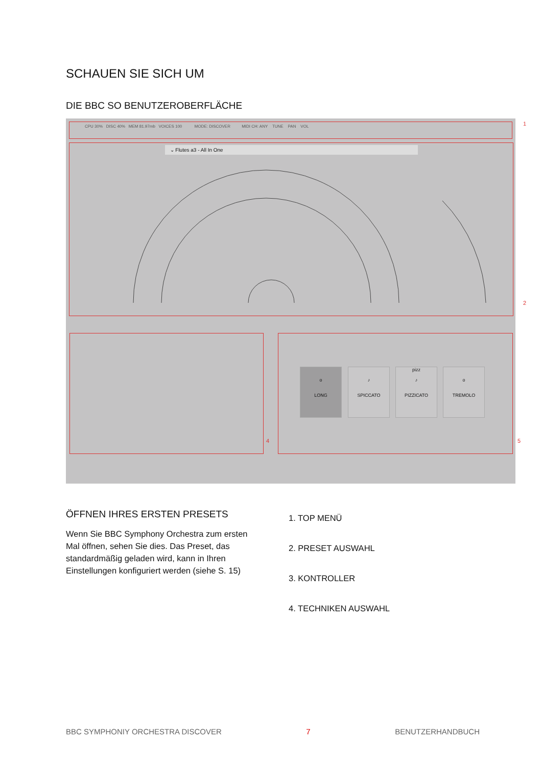SCHAUEN SIE SICH UM
DIE BBC SO BENUTZEROBERFLÄCHE
CPU 30% DISC 40% MEM 81.97mb VOICES 100 MODE: DISCOVER MIDI CH: ANY TUNE PAN VOL 1
⌄ Flutes a3 - All In One
2
4 5
o
LONG
♪
SPICCATO
pizz
♪
PIZZICATO
o
TREMOLO
ÖFFNEN IHRES ERSTEN PRESETS
Wenn Sie BBC Symphony Orchestra zum ersten Mal öffnen, sehen Sie dies. Das Preset, das standardmäßig geladen wird, kann in Ihren Einstellungen konfiguriert werden (siehe S. 15)
1. TOP MENÜ
2. PRESET AUSWAHL
3. KONTROLLER
4. TECHNIKEN AUSWAHL
BBC SYMPHONIY ORCHESTRA DISCOVER 7 BENUTZERHANDBUCH